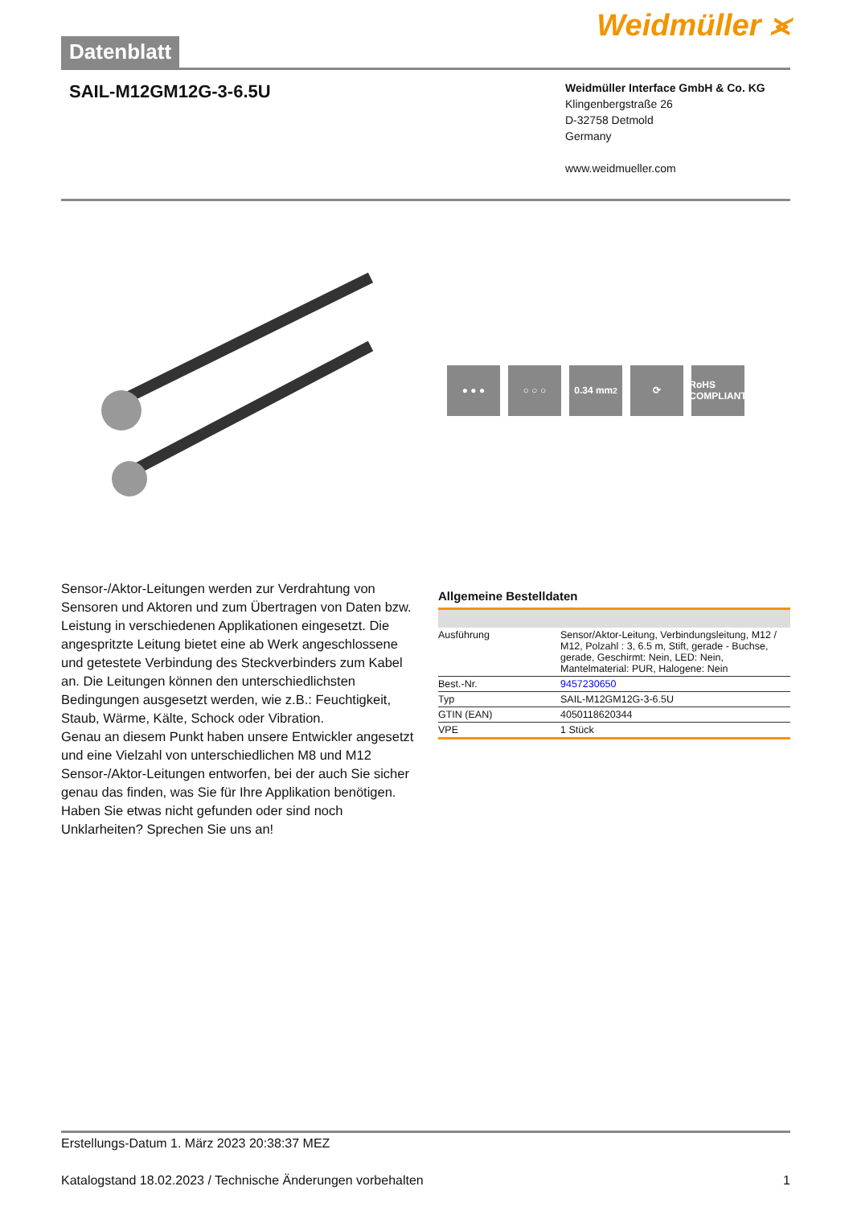Datenblatt
Weidmüller ⪤
SAIL-M12GM12G-3-6.5U
Weidmüller Interface GmbH & Co. KG
Klingenbergstraße 26
D-32758 Detmold
Germany
www.weidmueller.com
● ● ● ○ ○ ○ 0.34 mm<sup>2</sup> ⟳ RoHS
COMPLIANT
Sensor-/Aktor-Leitungen werden zur Verdrahtung von Sensoren und Aktoren und zum Übertragen von Daten bzw. Leistung in verschiedenen Applikationen eingesetzt. Die angespritzte Leitung bietet eine ab Werk angeschlossene und getestete Verbindung des Steckverbinders zum Kabel an. Die Leitungen können den unterschiedlichsten Bedingungen ausgesetzt werden, wie z.B.: Feuchtigkeit, Staub, Wärme, Kälte, Schock oder Vibration.
Genau an diesem Punkt haben unsere Entwickler angesetzt und eine Vielzahl von unterschiedlichen M8 und M12 Sensor-/Aktor-Leitungen entworfen, bei der auch Sie sicher genau das finden, was Sie für Ihre Applikation benötigen.
Haben Sie etwas nicht gefunden oder sind noch Unklarheiten? Sprechen Sie uns an!
Allgemeine Bestelldaten
| Ausführung | Sensor/Aktor-Leitung, Verbindungsleitung, M12 / M12, Polzahl : 3, 6.5 m, Stift, gerade - Buchse, gerade, Geschirmt: Nein, LED: Nein, Mantelmaterial: PUR, Halogene: Nein |
| Best.-Nr. | 9457230650 |
| Typ | SAIL-M12GM12G-3-6.5U |
| GTIN (EAN) | 4050118620344 |
| VPE | 1 Stück |
Erstellungs-Datum 1. März 2023 20:38:37 MEZ
Katalogstand 18.02.2023 / Technische Änderungen vorbehalten 1